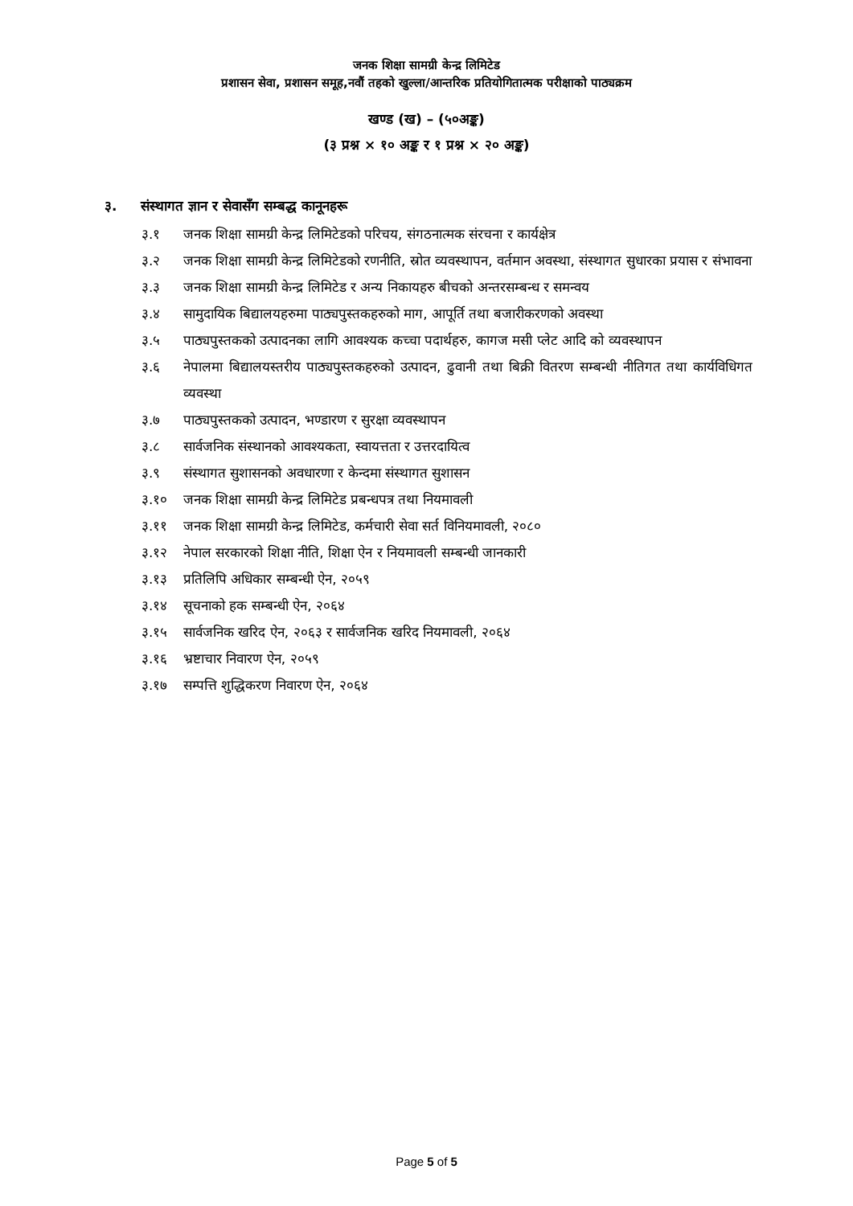जनक शिक्षा सामग्री केन्द्र लिमिटेड
प्रशासन सेवा, प्रशासन समूह,नवौं तहको खुल्ला/आन्तरिक प्रतियोगितात्मक परीक्षाको पाठ्यक्रम
खण्ड (ख) – (५०अङ्क)
(३ प्रश्न × १० अङ्क र १ प्रश्न × २० अङ्क)
३. संस्थागत ज्ञान र सेवासँग सम्बद्ध कानूनहरू
३.१ जनक शिक्षा सामग्री केन्द्र लिमिटेडको परिचय, संगठनात्मक संरचना र कार्यक्षेत्र
३.२ जनक शिक्षा सामग्री केन्द्र लिमिटेडको रणनीति, स्रोत व्यवस्थापन, वर्तमान अवस्था, संस्थागत सुधारका प्रयास र संभावना
३.३ जनक शिक्षा सामग्री केन्द्र लिमिटेड र अन्य निकायहरु बीचको अन्तरसम्बन्ध र समन्वय
३.४ सामुदायिक बिद्यालयहरुमा पाठ्यपुस्तकहरुको माग, आपूर्ति तथा बजारीकरणको अवस्था
३.५ पाठ्यपुस्तकको उत्पादनका लागि आवश्यक कच्चा पदार्थहरु, कागज मसी प्लेट आदि को व्यवस्थापन
३.६ नेपालमा बिद्यालयस्तरीय पाठ्यपुस्तकहरुको उत्पादन, ढुवानी तथा बिक्री वितरण सम्बन्धी नीतिगत तथा कार्यविधिगत व्यवस्था
३.७ पाठ्यपुस्तकको उत्पादन, भण्डारण र सुरक्षा व्यवस्थापन
३.८ सार्वजनिक संस्थानको आवश्यकता, स्वायत्तता र उत्तरदायित्व
३.९ संस्थागत सुशासनको अवधारणा र केन्दमा संस्थागत सुशासन
३.१० जनक शिक्षा सामग्री केन्द्र लिमिटेड प्रबन्धपत्र तथा नियमावली
३.११ जनक शिक्षा सामग्री केन्द्र लिमिटेड, कर्मचारी सेवा सर्त विनियमावली, २०८०
३.१२ नेपाल सरकारको शिक्षा नीति, शिक्षा ऐन र नियमावली सम्बन्धी जानकारी
३.१३ प्रतिलिपि अधिकार सम्बन्धी ऐन, २०५९
३.१४ सूचनाको हक सम्बन्धी ऐन, २०६४
३.१५ सार्वजनिक खरिद ऐन, २०६३ र सार्वजनिक खरिद नियमावली, २०६४
३.१६ भ्रष्टाचार निवारण ऐन, २०५९
३.१७ सम्पत्ति शुद्धिकरण निवारण ऐन, २०६४
Page 5 of 5